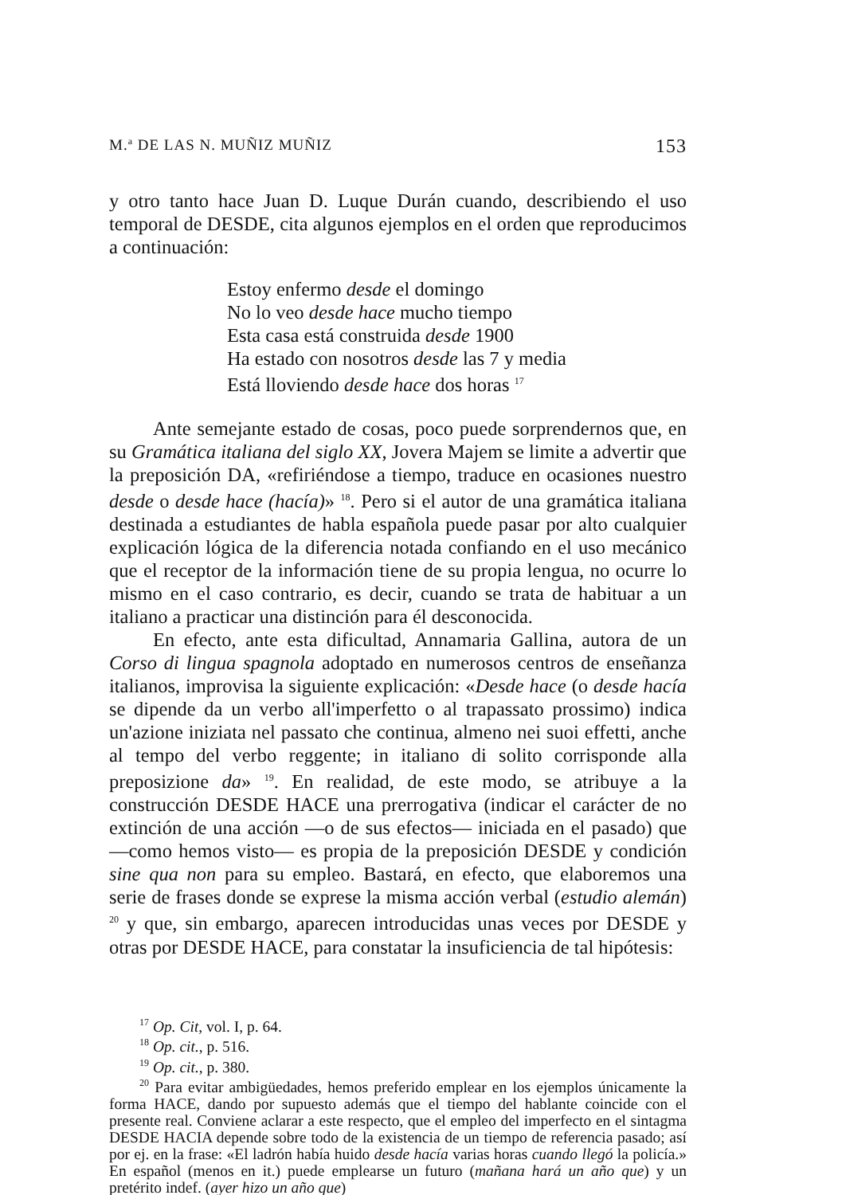M.<sup>a</sup> DE LAS N. MUÑIZ MUÑIZ 153
y otro tanto hace Juan D. Luque Durán cuando, describiendo el uso temporal de DESDE, cita algunos ejemplos en el orden que reproducimos a continuación:
Estoy enfermo desde el domingo
No lo veo desde hace mucho tiempo
Esta casa está construida desde 1900
Ha estado con nosotros desde las 7 y media
Está lloviendo desde hace dos horas <sup>17</sup>
Ante semejante estado de cosas, poco puede sorprendernos que, en su Gramática italiana del siglo XX, Jovera Majem se limite a advertir que la preposición DA, «refiriéndose a tiempo, traduce en ocasiones nuestro desde o desde hace (hacía)» <sup>18</sup>. Pero si el autor de una gramática italiana destinada a estudiantes de habla española puede pasar por alto cualquier explicación lógica de la diferencia notada confiando en el uso mecánico que el receptor de la información tiene de su propia lengua, no ocurre lo mismo en el caso contrario, es decir, cuando se trata de habituar a un italiano a practicar una distinción para él desconocida.
En efecto, ante esta dificultad, Annamaria Gallina, autora de un Corso di lingua spagnola adoptado en numerosos centros de enseñanza italianos, improvisa la siguiente explicación: «Desde hace (o desde hacía se dipende da un verbo all'imperfetto o al trapassato prossimo) indica un'azione iniziata nel passato che continua, almeno nei suoi effetti, anche al tempo del verbo reggente; in italiano di solito corrisponde alla preposizione da» <sup>19</sup>. En realidad, de este modo, se atribuye a la construcción DESDE HACE una prerrogativa (indicar el carácter de no extinción de una acción —o de sus efectos— iniciada en el pasado) que —como hemos visto— es propia de la preposición DESDE y condición sine qua non para su empleo. Bastará, en efecto, que elaboremos una serie de frases donde se exprese la misma acción verbal (estudio alemán) <sup>20</sup> y que, sin embargo, aparecen introducidas unas veces por DESDE y otras por DESDE HACE, para constatar la insuficiencia de tal hipótesis:
<sup>17</sup> Op. Cit, vol. I, p. 64.
<sup>18</sup> Op. cit., p. 516.
<sup>19</sup> Op. cit., p. 380.
<sup>20</sup> Para evitar ambigüedades, hemos preferido emplear en los ejemplos únicamente la forma HACE, dando por supuesto además que el tiempo del hablante coincide con el presente real. Conviene aclarar a este respecto, que el empleo del imperfecto en el sintagma DESDE HACIA depende sobre todo de la existencia de un tiempo de referencia pasado; así por ej. en la frase: «El ladrón había huido desde hacía varias horas cuando llegó la policía.» En español (menos en it.) puede emplearse un futuro (mañana hará un año que) y un pretérito indef. (ayer hizo un año que)